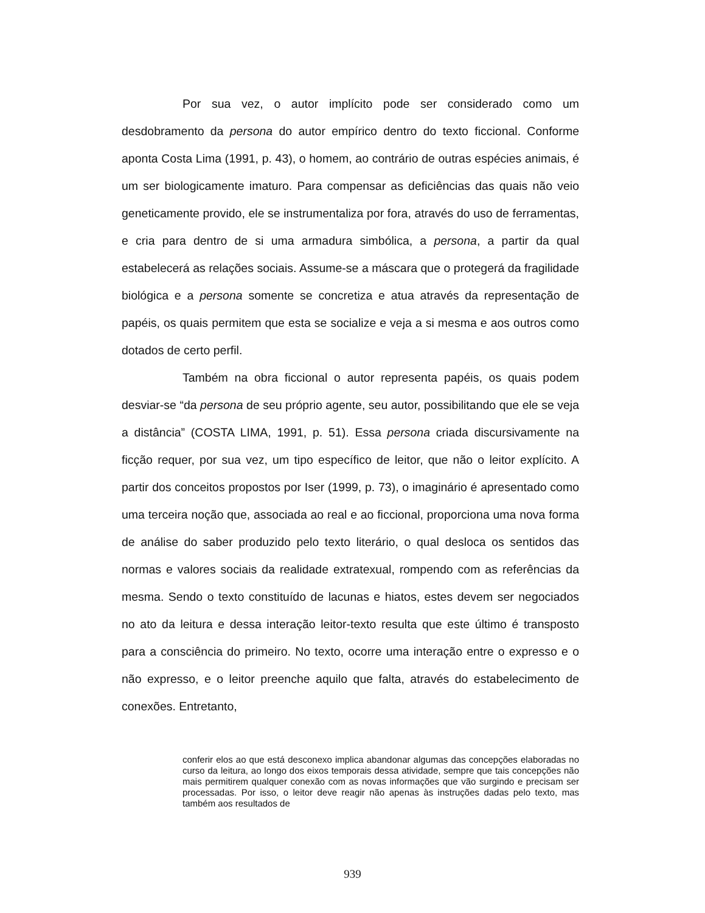Por sua vez, o autor implícito pode ser considerado como um desdobramento da persona do autor empírico dentro do texto ficcional. Conforme aponta Costa Lima (1991, p. 43), o homem, ao contrário de outras espécies animais, é um ser biologicamente imaturo. Para compensar as deficiências das quais não veio geneticamente provido, ele se instrumentaliza por fora, através do uso de ferramentas, e cria para dentro de si uma armadura simbólica, a persona, a partir da qual estabelecerá as relações sociais. Assume-se a máscara que o protegerá da fragilidade biológica e a persona somente se concretiza e atua através da representação de papéis, os quais permitem que esta se socialize e veja a si mesma e aos outros como dotados de certo perfil.
Também na obra ficcional o autor representa papéis, os quais podem desviar-se “da persona de seu próprio agente, seu autor, possibilitando que ele se veja a distância” (COSTA LIMA, 1991, p. 51). Essa persona criada discursivamente na ficção requer, por sua vez, um tipo específico de leitor, que não o leitor explícito. A partir dos conceitos propostos por Iser (1999, p. 73), o imaginário é apresentado como uma terceira noção que, associada ao real e ao ficcional, proporciona uma nova forma de análise do saber produzido pelo texto literário, o qual desloca os sentidos das normas e valores sociais da realidade extratexual, rompendo com as referências da mesma. Sendo o texto constituído de lacunas e hiatos, estes devem ser negociados no ato da leitura e dessa interação leitor-texto resulta que este último é transposto para a consciência do primeiro. No texto, ocorre uma interação entre o expresso e o não expresso, e o leitor preenche aquilo que falta, através do estabelecimento de conexões. Entretanto,
conferir elos ao que está desconexo implica abandonar algumas das concepções elaboradas no curso da leitura, ao longo dos eixos temporais dessa atividade, sempre que tais concepções não mais permitirem qualquer conexão com as novas informações que vão surgindo e precisam ser processadas. Por isso, o leitor deve reagir não apenas às instruções dadas pelo texto, mas também aos resultados de
939